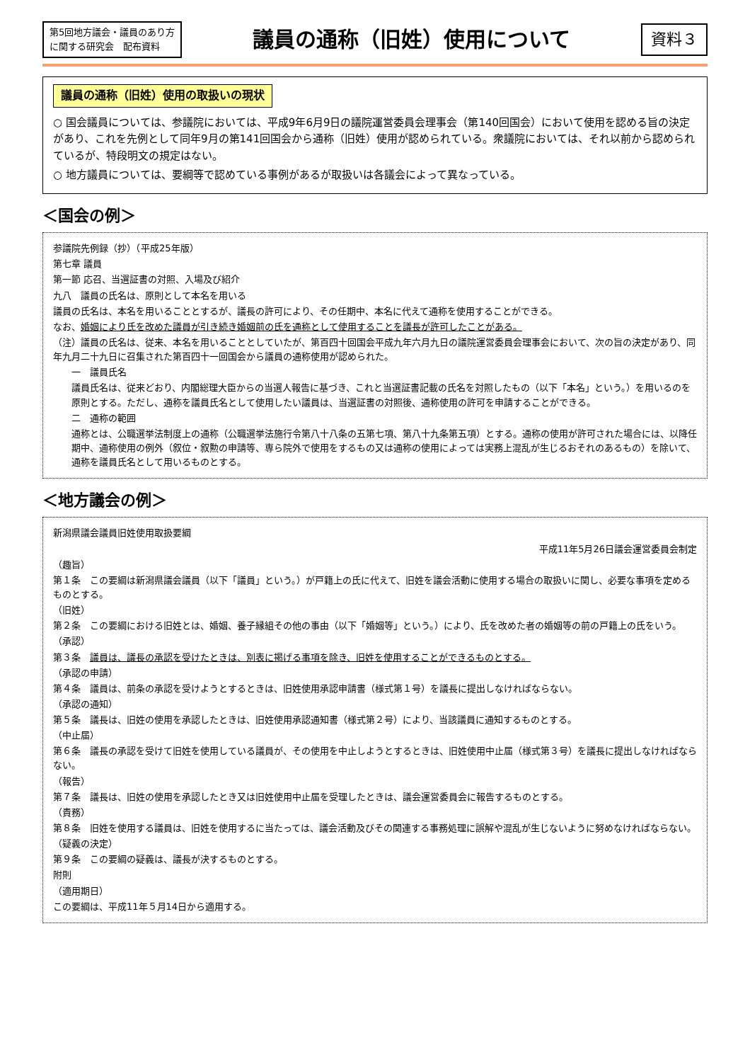第5回地方議会・議員のあり方
に関する研究会　配布資料
議員の通称（旧姓）使用について
資料３
議員の通称（旧姓）使用の取扱いの現状
○ 国会議員については、参議院においては、平成9年6月9日の議院運営委員会理事会（第140回国会）において使用を認める旨の決定があり、これを先例として同年9月の第141回国会から通称（旧姓）使用が認められている。衆議院においては、それ以前から認められているが、特段明文の規定はない。
○ 地方議員については、要綱等で認めている事例があるが取扱いは各議会によって異なっている。
＜国会の例＞
参議院先例録（抄）（平成25年版）
第七章 議員
第一節 応召、当選証書の対照、入場及び紹介
九八　議員の氏名は、原則として本名を用いる
議員の氏名は、本名を用いることとするが、議長の許可により、その任期中、本名に代えて通称を使用することができる。
なお、婚姻により氏を改めた議員が引き続き婚姻前の氏を通称として使用することを議長が許可したことがある。
（注）議員の氏名は、従来、本名を用いることとしていたが、第百四十回国会平成九年六月九日の議院運営委員会理事会において、次の旨の決定があり、同年九月二十九日に召集された第百四十一回国会から議員の通称使用が認められた。
一　議員氏名
議員氏名は、従来どおり、内閣総理大臣からの当選人報告に基づき、これと当選証書記載の氏名を対照したもの（以下「本名」という。）を用いるのを原則とする。ただし、通称を議員氏名として使用したい議員は、当選証書の対照後、通称使用の許可を申請することができる。
二　通称の範囲
通称とは、公職選挙法制度上の通称（公職選挙法施行令第八十八条の五第七項、第八十九条第五項）とする。通称の使用が許可された場合には、以降任期中、通称使用の例外（叙位・叙勲の申請等、専ら院外で使用をするもの又は通称の使用によっては実務上混乱が生じるおそれのあるもの）を除いて、通称を議員氏名として用いるものとする。
＜地方議会の例＞
新潟県議会議員旧姓使用取扱要綱
平成11年5月26日議会運営委員会制定
（趣旨）
第１条　この要綱は新潟県議会議員（以下「議員」という。）が戸籍上の氏に代えて、旧姓を議会活動に使用する場合の取扱いに関し、必要な事項を定めるものとする。
（旧姓）
第２条　この要綱における旧姓とは、婚姻、養子縁組その他の事由（以下「婚姻等」という。）により、氏を改めた者の婚姻等の前の戸籍上の氏をいう。
（承認）
第３条　議員は、議長の承認を受けたときは、別表に掲げる事項を除き、旧姓を使用することができるものとする。
（承認の申請）
第４条　議員は、前条の承認を受けようとするときは、旧姓使用承認申請書（様式第１号）を議長に提出しなければならない。
（承認の通知）
第５条　議長は、旧姓の使用を承認したときは、旧姓使用承認通知書（様式第２号）により、当該議員に通知するものとする。
（中止届）
第６条　議長の承認を受けて旧姓を使用している議員が、その使用を中止しようとするときは、旧姓使用中止届（様式第３号）を議長に提出しなければならない。
（報告）
第７条　議長は、旧姓の使用を承認したとき又は旧姓使用中止届を受理したときは、議会運営委員会に報告するものとする。
（責務）
第８条　旧姓を使用する議員は、旧姓を使用するに当たっては、議会活動及びその関連する事務処理に誤解や混乱が生じないように努めなければならない。
（疑義の決定）
第９条　この要綱の疑義は、議長が決するものとする。
附則
（適用期日）
この要綱は、平成11年５月14日から適用する。